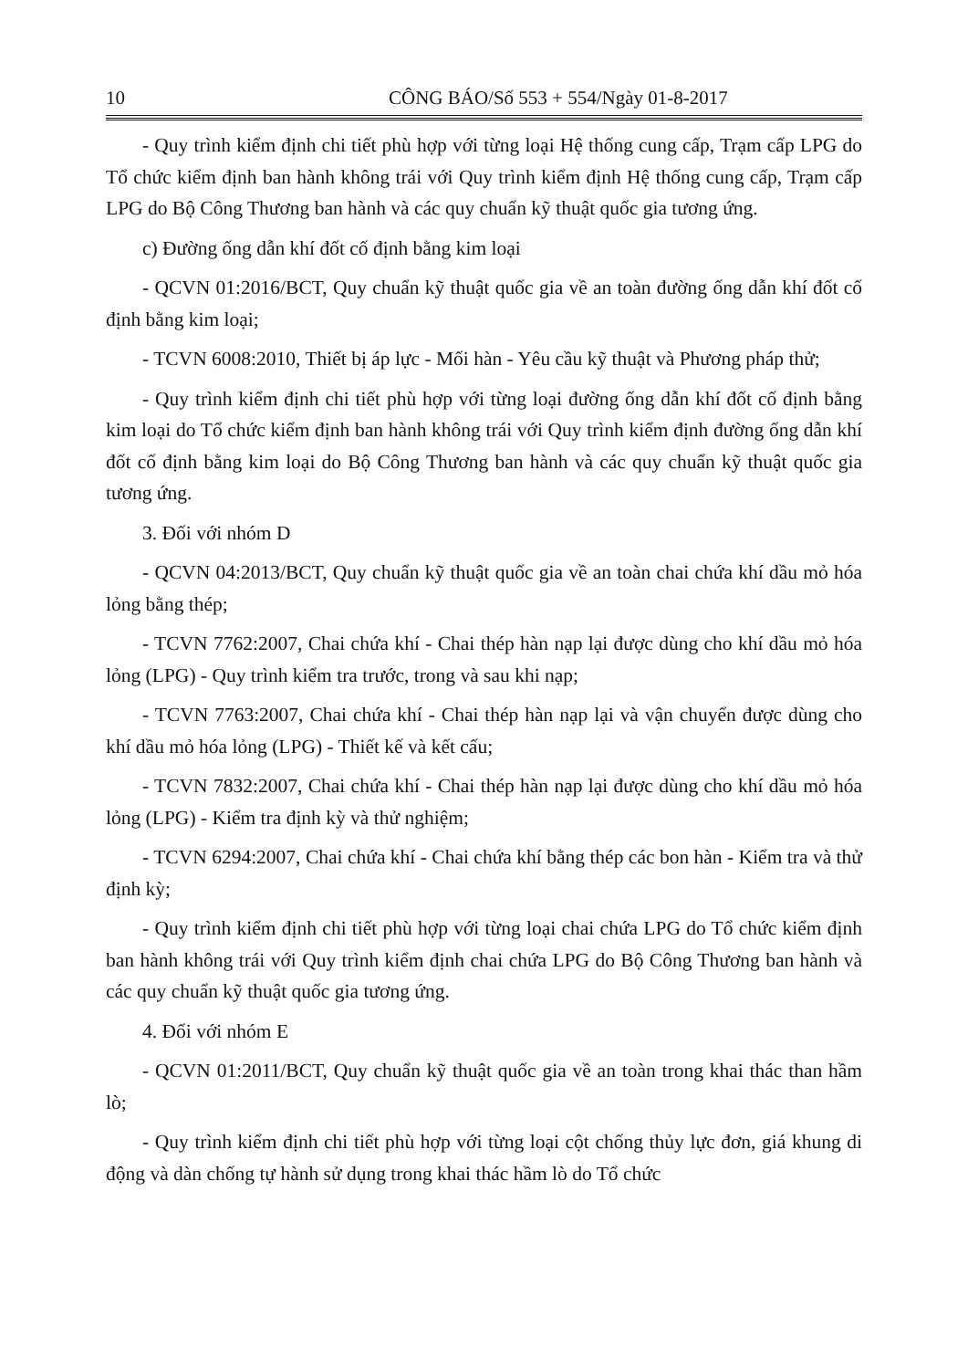10 CÔNG BÁO/Số 553 + 554/Ngày 01-8-2017
- Quy trình kiểm định chi tiết phù hợp với từng loại Hệ thống cung cấp, Trạm cấp LPG do Tổ chức kiểm định ban hành không trái với Quy trình kiểm định Hệ thống cung cấp, Trạm cấp LPG do Bộ Công Thương ban hành và các quy chuẩn kỹ thuật quốc gia tương ứng.
c) Đường ống dẫn khí đốt cố định bằng kim loại
- QCVN 01:2016/BCT, Quy chuẩn kỹ thuật quốc gia về an toàn đường ống dẫn khí đốt cố định bằng kim loại;
- TCVN 6008:2010, Thiết bị áp lực - Mối hàn - Yêu cầu kỹ thuật và Phương pháp thử;
- Quy trình kiểm định chi tiết phù hợp với từng loại đường ống dẫn khí đốt cố định bằng kim loại do Tổ chức kiểm định ban hành không trái với Quy trình kiểm định đường ống dẫn khí đốt cố định bằng kim loại do Bộ Công Thương ban hành và các quy chuẩn kỹ thuật quốc gia tương ứng.
3. Đối với nhóm D
- QCVN 04:2013/BCT, Quy chuẩn kỹ thuật quốc gia về an toàn chai chứa khí dầu mỏ hóa lỏng bằng thép;
- TCVN 7762:2007, Chai chứa khí - Chai thép hàn nạp lại được dùng cho khí dầu mỏ hóa lỏng (LPG) - Quy trình kiểm tra trước, trong và sau khi nạp;
- TCVN 7763:2007, Chai chứa khí - Chai thép hàn nạp lại và vận chuyển được dùng cho khí dầu mỏ hóa lỏng (LPG) - Thiết kế và kết cấu;
- TCVN 7832:2007, Chai chứa khí - Chai thép hàn nạp lại được dùng cho khí dầu mỏ hóa lỏng (LPG) - Kiểm tra định kỳ và thử nghiệm;
- TCVN 6294:2007, Chai chứa khí - Chai chứa khí bằng thép các bon hàn - Kiểm tra và thử định kỳ;
- Quy trình kiểm định chi tiết phù hợp với từng loại chai chứa LPG do Tổ chức kiểm định ban hành không trái với Quy trình kiểm định chai chứa LPG do Bộ Công Thương ban hành và các quy chuẩn kỹ thuật quốc gia tương ứng.
4. Đối với nhóm E
- QCVN 01:2011/BCT, Quy chuẩn kỹ thuật quốc gia về an toàn trong khai thác than hầm lò;
- Quy trình kiểm định chi tiết phù hợp với từng loại cột chống thủy lực đơn, giá khung di động và dàn chống tự hành sử dụng trong khai thác hầm lò do Tổ chức